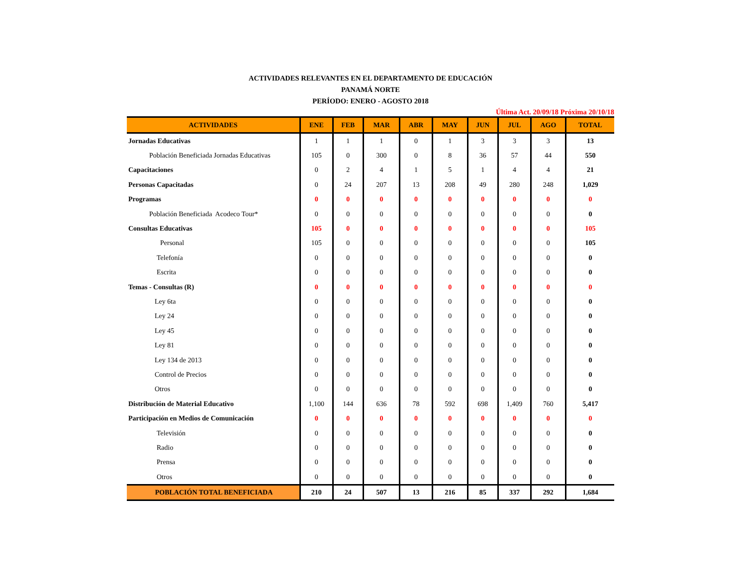ACTIVIDADES RELEVANTES EN EL DEPARTAMENTO DE EDUCACIÓN
PANAMÁ NORTE
PERÍODO: ENERO - AGOSTO 2018
Última Act. 20/09/18 Próxima 20/10/18
| ACTIVIDADES | ENE | FEB | MAR | ABR | MAY | JUN | JUL | AGO | TOTAL |
| --- | --- | --- | --- | --- | --- | --- | --- | --- | --- |
| Jornadas Educativas | 1 | 1 | 1 | 0 | 1 | 3 | 3 | 3 | 13 |
| Población Beneficiada Jornadas Educativas | 105 | 0 | 300 | 0 | 8 | 36 | 57 | 44 | 550 |
| Capacitaciones | 0 | 2 | 4 | 1 | 5 | 1 | 4 | 4 | 21 |
| Personas Capacitadas | 0 | 24 | 207 | 13 | 208 | 49 | 280 | 248 | 1,029 |
| Programas | 0 | 0 | 0 | 0 | 0 | 0 | 0 | 0 | 0 |
| Población Beneficiada Acodeco Tour* | 0 | 0 | 0 | 0 | 0 | 0 | 0 | 0 | 0 |
| Consultas Educativas | 105 | 0 | 0 | 0 | 0 | 0 | 0 | 0 | 105 |
| Personal | 105 | 0 | 0 | 0 | 0 | 0 | 0 | 0 | 105 |
| Telefonía | 0 | 0 | 0 | 0 | 0 | 0 | 0 | 0 | 0 |
| Escrita | 0 | 0 | 0 | 0 | 0 | 0 | 0 | 0 | 0 |
| Temas - Consultas (R) | 0 | 0 | 0 | 0 | 0 | 0 | 0 | 0 | 0 |
| Ley 6ta | 0 | 0 | 0 | 0 | 0 | 0 | 0 | 0 | 0 |
| Ley 24 | 0 | 0 | 0 | 0 | 0 | 0 | 0 | 0 | 0 |
| Ley 45 | 0 | 0 | 0 | 0 | 0 | 0 | 0 | 0 | 0 |
| Ley 81 | 0 | 0 | 0 | 0 | 0 | 0 | 0 | 0 | 0 |
| Ley 134 de 2013 | 0 | 0 | 0 | 0 | 0 | 0 | 0 | 0 | 0 |
| Control de Precios | 0 | 0 | 0 | 0 | 0 | 0 | 0 | 0 | 0 |
| Otros | 0 | 0 | 0 | 0 | 0 | 0 | 0 | 0 | 0 |
| Distribución de Material Educativo | 1,100 | 144 | 636 | 78 | 592 | 698 | 1,409 | 760 | 5,417 |
| Participación en Medios de Comunicación | 0 | 0 | 0 | 0 | 0 | 0 | 0 | 0 | 0 |
| Televisión | 0 | 0 | 0 | 0 | 0 | 0 | 0 | 0 | 0 |
| Radio | 0 | 0 | 0 | 0 | 0 | 0 | 0 | 0 | 0 |
| Prensa | 0 | 0 | 0 | 0 | 0 | 0 | 0 | 0 | 0 |
| Otros | 0 | 0 | 0 | 0 | 0 | 0 | 0 | 0 | 0 |
| POBLACIÓN TOTAL BENEFICIADA | 210 | 24 | 507 | 13 | 216 | 85 | 337 | 292 | 1,684 |